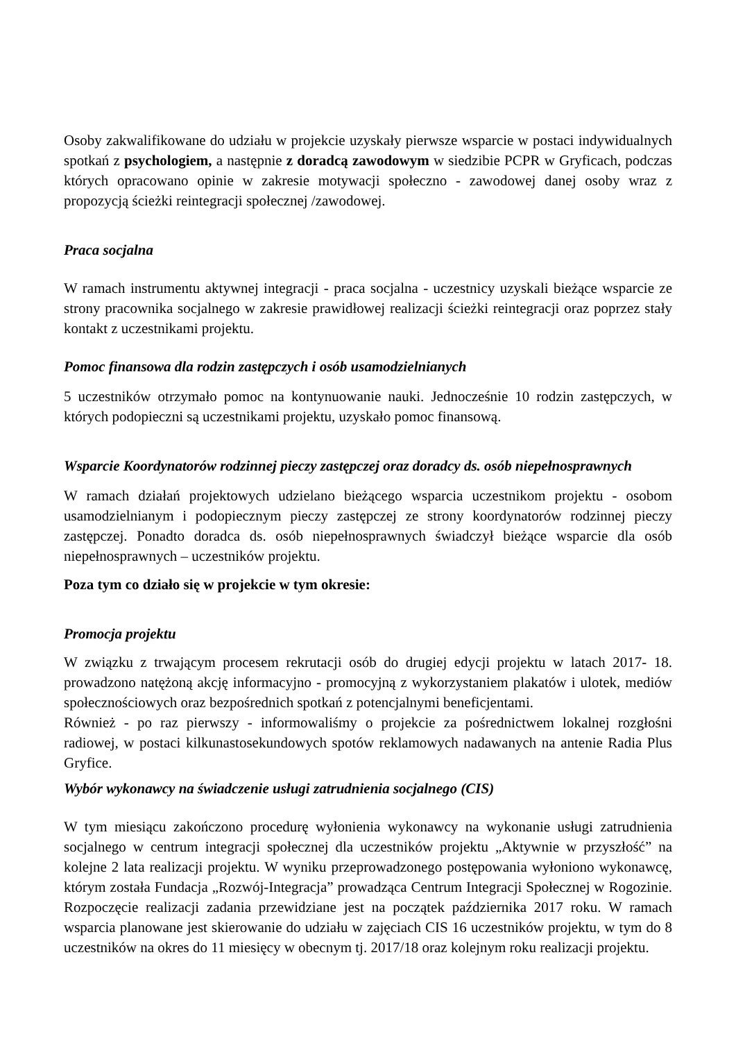Osoby zakwalifikowane do udziału w projekcie uzyskały pierwsze wsparcie w postaci indywidualnych spotkań z psychologiem, a następnie z doradcą zawodowym w siedzibie PCPR w Gryficach, podczas których opracowano opinie w zakresie motywacji społeczno - zawodowej danej osoby wraz z propozycją ścieżki reintegracji społecznej /zawodowej.
Praca socjalna
W ramach instrumentu aktywnej integracji - praca socjalna - uczestnicy uzyskali bieżące wsparcie ze strony pracownika socjalnego w zakresie prawidłowej realizacji ścieżki reintegracji oraz poprzez stały kontakt z uczestnikami projektu.
Pomoc finansowa dla rodzin zastępczych i osób usamodzielnianych
5 uczestników otrzymało pomoc na kontynuowanie nauki. Jednocześnie 10 rodzin zastępczych, w których podopieczni są uczestnikami projektu, uzyskało pomoc finansową.
Wsparcie Koordynatorów rodzinnej pieczy zastępczej oraz doradcy ds. osób niepełnosprawnych
W ramach działań projektowych udzielano bieżącego wsparcia uczestnikom projektu - osobom usamodzielnianym i podopiecznym pieczy zastępczej ze strony koordynatorów rodzinnej pieczy zastępczej. Ponadto doradca ds. osób niepełnosprawnych świadczył bieżące wsparcie dla osób niepełnosprawnych – uczestników projektu.
Poza tym co działo się w projekcie w tym okresie:
Promocja projektu
W związku z trwającym procesem rekrutacji osób do drugiej edycji projektu w latach 2017- 18. prowadzono natężoną akcję informacyjno - promocyjną z wykorzystaniem plakatów i ulotek, mediów społecznościowych oraz bezpośrednich spotkań z potencjalnymi beneficjentami.
Również - po raz pierwszy - informowaliśmy o projekcie za pośrednictwem lokalnej rozgłośni radiowej, w postaci kilkunastosekundowych spotów reklamowych nadawanych na antenie Radia Plus Gryfice.
Wybór wykonawcy na świadczenie usługi zatrudnienia socjalnego (CIS)
W tym miesiącu zakończono procedurę wyłonienia wykonawcy na wykonanie usługi zatrudnienia socjalnego w centrum integracji społecznej dla uczestników projektu „Aktywnie w przyszłość” na kolejne 2 lata realizacji projektu. W wyniku przeprowadzonego postępowania wyłoniono wykonawcę, którym została Fundacja „Rozwój-Integracja” prowadząca Centrum Integracji Społecznej w Rogozinie. Rozpoczęcie realizacji zadania przewidziane jest na początek października 2017 roku. W ramach wsparcia planowane jest skierowanie do udziału w zajęciach CIS 16 uczestników projektu, w tym do 8 uczestników na okres do 11 miesięcy w obecnym tj. 2017/18 oraz kolejnym roku realizacji projektu.